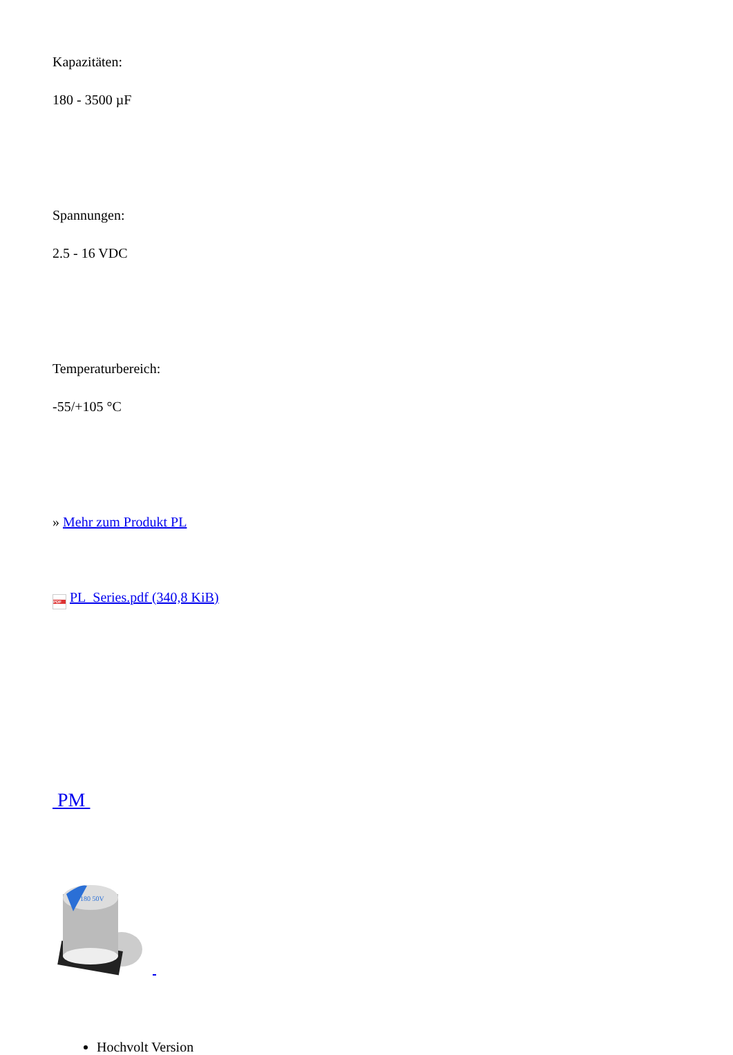Kapazitäten:
180 - 3500 µF
Spannungen:
2.5 - 16 VDC
Temperaturbereich:
-55/+105 °C
» Mehr zum Produkt PL
PDF PL_Series.pdf (340,8 KiB)
PM
180 50V
Hochvolt Version